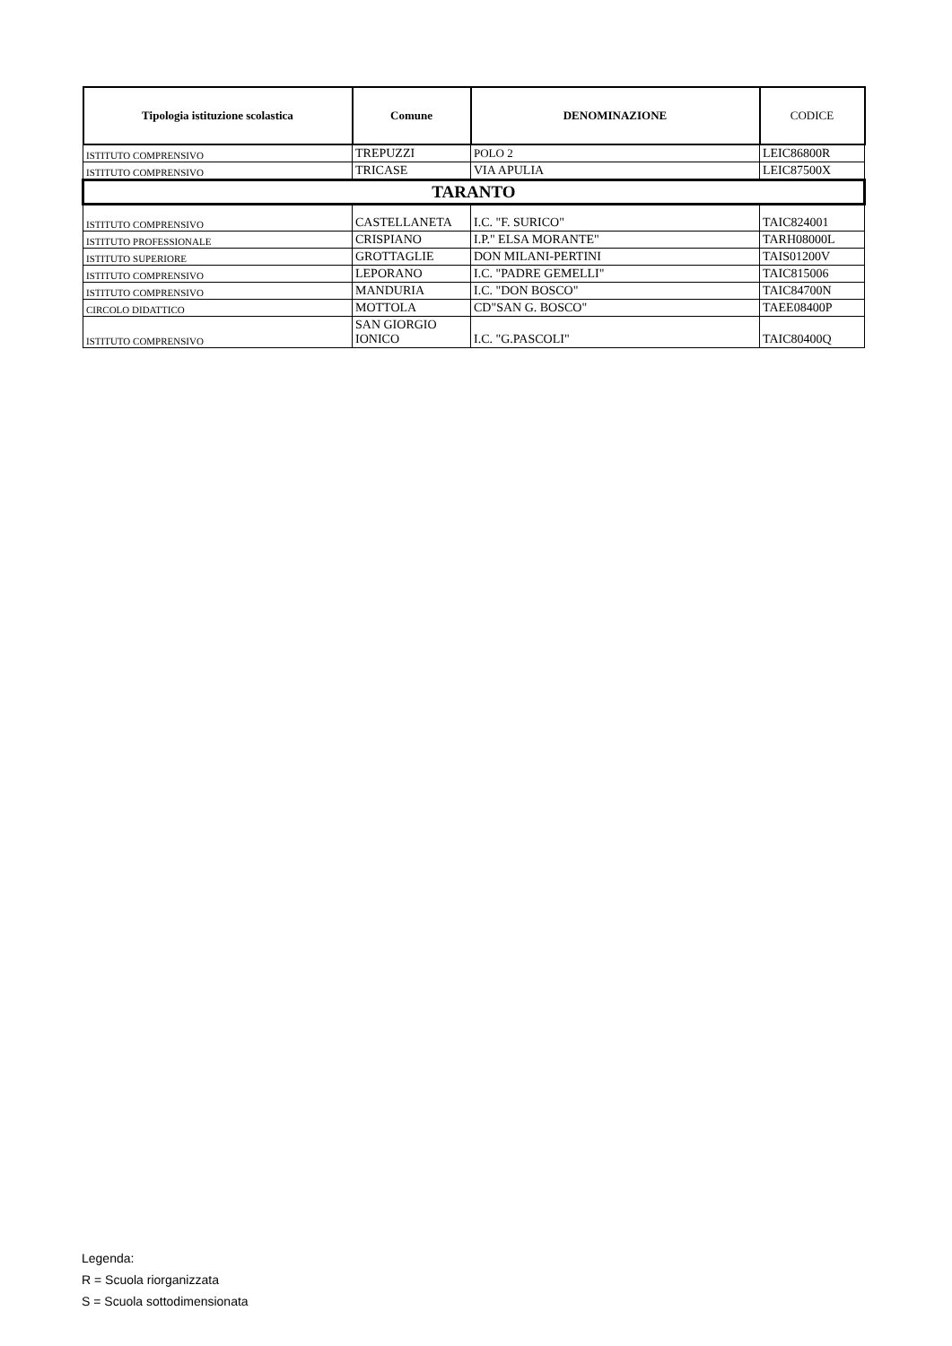| Tipologia istituzione scolastica | Comune | DENOMINAZIONE | CODICE |
| --- | --- | --- | --- |
| ISTITUTO COMPRENSIVO | TREPUZZI | POLO 2 | LEIC86800R |
| ISTITUTO COMPRENSIVO | TRICASE | VIA APULIA | LEIC87500X |
| TARANTO | | | |
| ISTITUTO COMPRENSIVO | CASTELLANETA | I.C. "F. SURICO" | TAIC824001 |
| ISTITUTO PROFESSIONALE | CRISPIANO | I.P." ELSA MORANTE" | TARH08000L |
| ISTITUTO SUPERIORE | GROTTAGLIE | DON MILANI-PERTINI | TAIS01200V |
| ISTITUTO COMPRENSIVO | LEPORANO | I.C. "PADRE GEMELLI" | TAIC815006 |
| ISTITUTO COMPRENSIVO | MANDURIA | I.C. "DON BOSCO" | TAIC84700N |
| CIRCOLO DIDATTICO | MOTTOLA | CD"SAN G. BOSCO" | TAEE08400P |
| ISTITUTO COMPRENSIVO | SAN GIORGIO IONICO | I.C. "G.PASCOLI" | TAIC80400Q |
Legenda:
R = Scuola riorganizzata
S = Scuola sottodimensionata